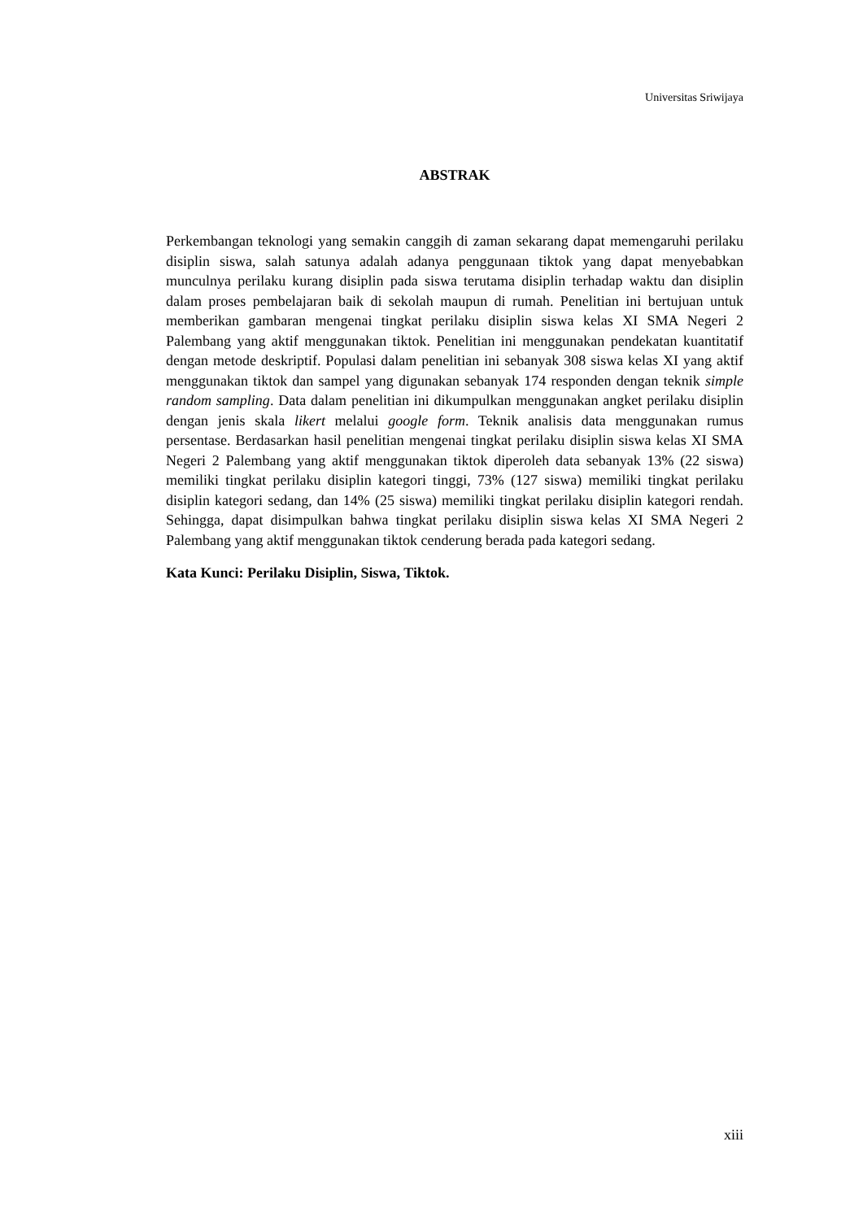Universitas Sriwijaya
ABSTRAK
Perkembangan teknologi yang semakin canggih di zaman sekarang dapat memengaruhi perilaku disiplin siswa, salah satunya adalah adanya penggunaan tiktok yang dapat menyebabkan munculnya perilaku kurang disiplin pada siswa terutama disiplin terhadap waktu dan disiplin dalam proses pembelajaran baik di sekolah maupun di rumah. Penelitian ini bertujuan untuk memberikan gambaran mengenai tingkat perilaku disiplin siswa kelas XI SMA Negeri 2 Palembang yang aktif menggunakan tiktok. Penelitian ini menggunakan pendekatan kuantitatif dengan metode deskriptif. Populasi dalam penelitian ini sebanyak 308 siswa kelas XI yang aktif menggunakan tiktok dan sampel yang digunakan sebanyak 174 responden dengan teknik simple random sampling. Data dalam penelitian ini dikumpulkan menggunakan angket perilaku disiplin dengan jenis skala likert melalui google form. Teknik analisis data menggunakan rumus persentase. Berdasarkan hasil penelitian mengenai tingkat perilaku disiplin siswa kelas XI SMA Negeri 2 Palembang yang aktif menggunakan tiktok diperoleh data sebanyak 13% (22 siswa) memiliki tingkat perilaku disiplin kategori tinggi, 73% (127 siswa) memiliki tingkat perilaku disiplin kategori sedang, dan 14% (25 siswa) memiliki tingkat perilaku disiplin kategori rendah. Sehingga, dapat disimpulkan bahwa tingkat perilaku disiplin siswa kelas XI SMA Negeri 2 Palembang yang aktif menggunakan tiktok cenderung berada pada kategori sedang.
Kata Kunci: Perilaku Disiplin, Siswa, Tiktok.
xiii